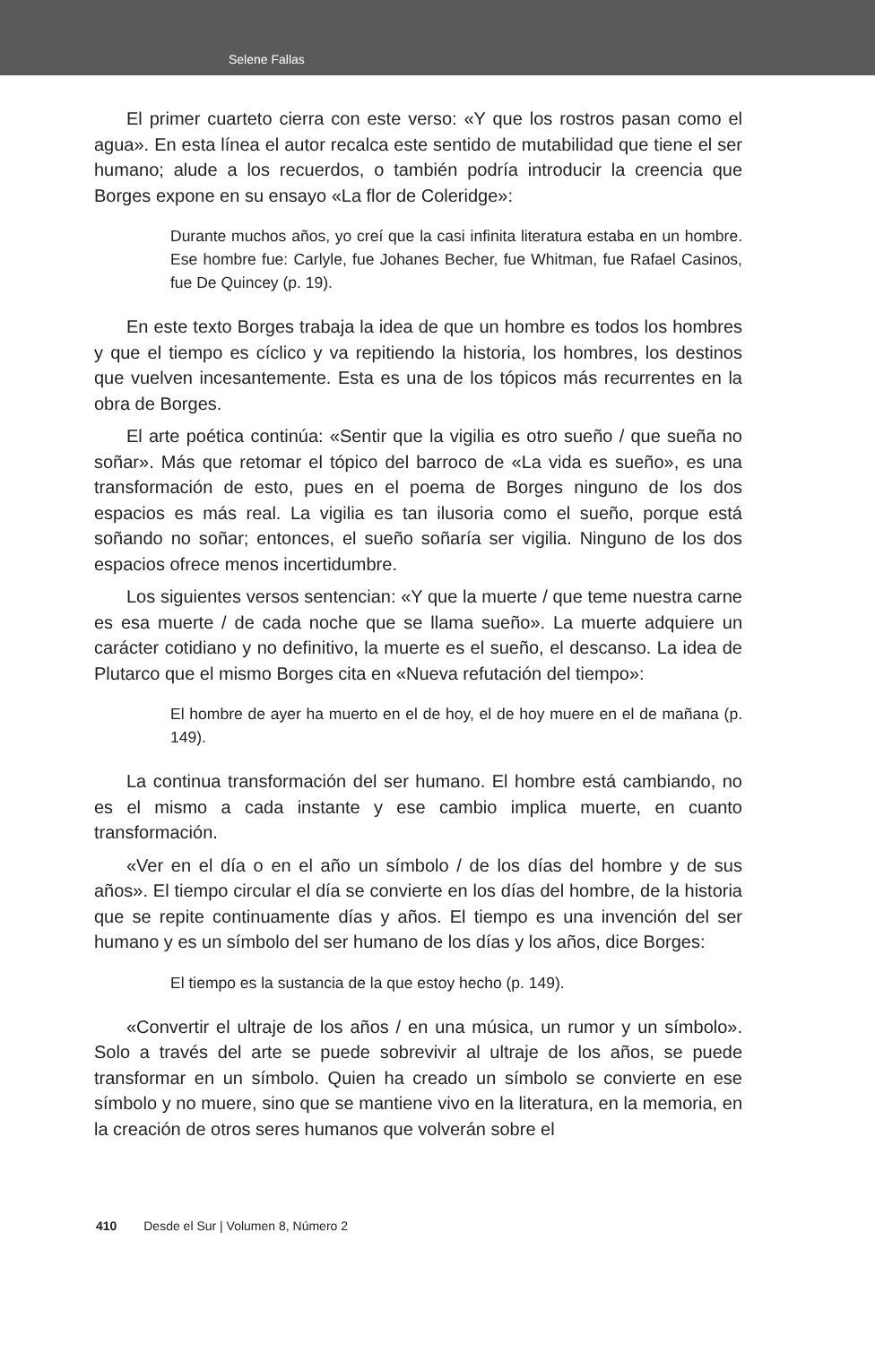Selene Fallas
El primer cuarteto cierra con este verso: «Y que los rostros pasan como el agua». En esta línea el autor recalca este sentido de mutabilidad que tiene el ser humano; alude a los recuerdos, o también podría introducir la creencia que Borges expone en su ensayo «La flor de Coleridge»:
Durante muchos años, yo creí que la casi infinita literatura estaba en un hombre. Ese hombre fue: Carlyle, fue Johanes Becher, fue Whitman, fue Rafael Casinos, fue De Quincey (p. 19).
En este texto Borges trabaja la idea de que un hombre es todos los hombres y que el tiempo es cíclico y va repitiendo la historia, los hombres, los destinos que vuelven incesantemente. Esta es una de los tópicos más recurrentes en la obra de Borges.
El arte poética continúa: «Sentir que la vigilia es otro sueño / que sueña no soñar». Más que retomar el tópico del barroco de «La vida es sueño», es una transformación de esto, pues en el poema de Borges ninguno de los dos espacios es más real. La vigilia es tan ilusoria como el sueño, porque está soñando no soñar; entonces, el sueño soñaría ser vigilia. Ninguno de los dos espacios ofrece menos incertidumbre.
Los siguientes versos sentencian: «Y que la muerte / que teme nuestra carne es esa muerte / de cada noche que se llama sueño». La muerte adquiere un carácter cotidiano y no definitivo, la muerte es el sueño, el descanso. La idea de Plutarco que el mismo Borges cita en «Nueva refutación del tiempo»:
El hombre de ayer ha muerto en el de hoy, el de hoy muere en el de mañana (p. 149).
La continua transformación del ser humano. El hombre está cambiando, no es el mismo a cada instante y ese cambio implica muerte, en cuanto transformación.
«Ver en el día o en el año un símbolo / de los días del hombre y de sus años». El tiempo circular el día se convierte en los días del hombre, de la historia que se repite continuamente días y años. El tiempo es una invención del ser humano y es un símbolo del ser humano de los días y los años, dice Borges:
El tiempo es la sustancia de la que estoy hecho (p. 149).
«Convertir el ultraje de los años / en una música, un rumor y un símbolo». Solo a través del arte se puede sobrevivir al ultraje de los años, se puede transformar en un símbolo. Quien ha creado un símbolo se convierte en ese símbolo y no muere, sino que se mantiene vivo en la literatura, en la memoria, en la creación de otros seres humanos que volverán sobre el
410 Desde el Sur | Volumen 8, Número 2